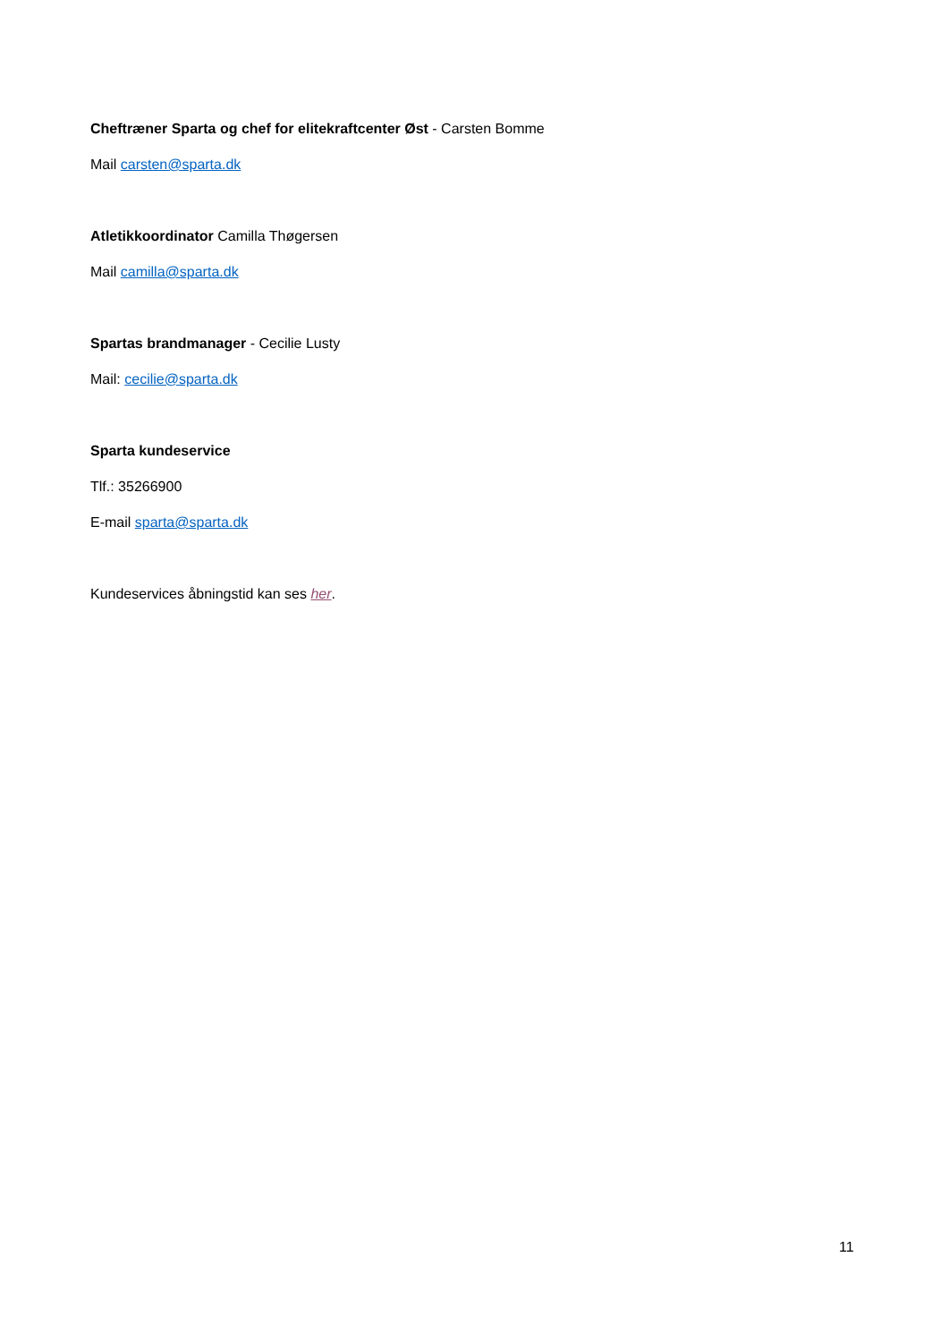Cheftræner Sparta og chef for elitekraftcenter Øst - Carsten Bomme
Mail carsten@sparta.dk
Atletikkoordinator Camilla Thøgersen
Mail camilla@sparta.dk
Spartas brandmanager - Cecilie Lusty
Mail: cecilie@sparta.dk
Sparta kundeservice
Tlf.: 35266900
E-mail sparta@sparta.dk
Kundeservices åbningstid kan ses her.
11